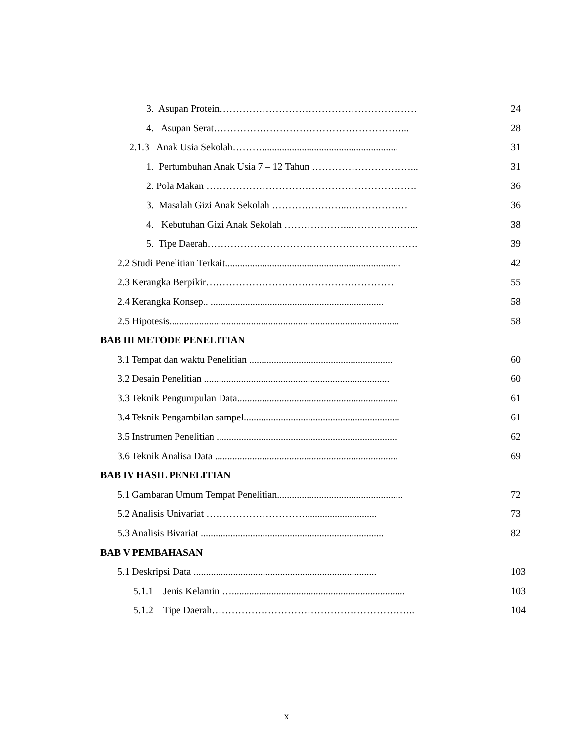3. Asupan Protein…………………………………………………… 24
4. Asupan Serat…………………………………………………... 28
2.1.3 Anak Usia Sekolah………....................................................... 31
1. Pertumbuhan Anak Usia 7 – 12 Tahun …………………………... 31
2. Pola Makan ………………………………………………………. 36
3. Masalah Gizi Anak Sekolah …………………...……………… 36
4. Kebutuhan Gizi Anak Sekolah ………………...………………... 38
5. Tipe Daerah………………………………………………………. 39
2.2 Studi Penelitian Terkait....................................................................... 42
2.3 Kerangka Berpikir………………………………………………… 55
2.4 Kerangka Konsep.. ...................................................................... 58
2.5 Hipotesis............................................................................................. 58
BAB III METODE PENELITIAN
3.1 Tempat dan waktu Penelitian .......................................................... 60
3.2 Desain Penelitian ........................................................................... 60
3.3 Teknik Pengumpulan Data................................................................. 61
3.4 Teknik Pengambilan sampel............................................................... 61
3.5 Instrumen Penelitian ......................................................................... 62
3.6 Teknik Analisa Data .......................................................................... 69
BAB IV HASIL PENELITIAN
5.1 Gambaran Umum Tempat Penelitian................................................... 72
5.2 Analisis Univariat …………………………............................. 73
5.3 Analisis Bivariat .......................................................................... 82
BAB V PEMBAHASAN
5.1 Deskripsi Data .......................................................................... 103
5.1.1 Jenis Kelamin …...................................................................... 103
5.1.2 Tipe Daerah…………………………………………………….. 104
x